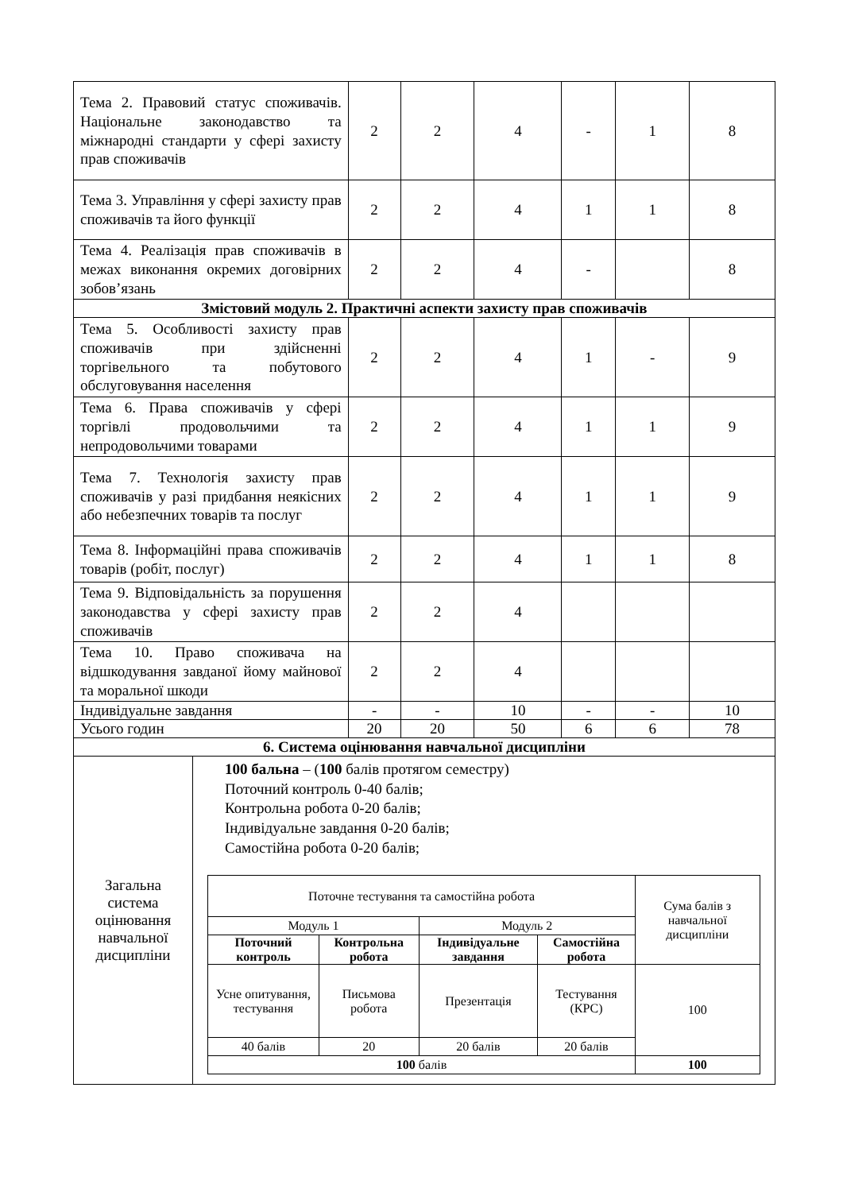| Тема 2. Правовий статус споживачів. Національне законодавство та міжнародні стандарти у сфері захисту прав споживачів | 2 | 2 | 4 | - | 1 | 8 |
| Тема 3. Управління у сфері захисту прав споживачів та його функції | 2 | 2 | 4 | 1 | 1 | 8 |
| Тема 4. Реалізація прав споживачів в межах виконання окремих договірних зобов’язань | 2 | 2 | 4 | - | | 8 |
| Змістовий модуль 2. Практичні аспекти захисту прав споживачів | | | | | | |
| Тема 5. Особливості захисту прав споживачів при здійсненні торгівельного та побутового обслуговування населення | 2 | 2 | 4 | 1 | - | 9 |
| Тема 6. Права споживачів у сфері торгівлі продовольчими та непродовольчими товарами | 2 | 2 | 4 | 1 | 1 | 9 |
| Тема 7. Технологія захисту прав споживачів у разі придбання неякісних або небезпечних товарів та послуг | 2 | 2 | 4 | 1 | 1 | 9 |
| Тема 8. Інформаційні права споживачів товарів (робіт, послуг) | 2 | 2 | 4 | 1 | 1 | 8 |
| Тема 9. Відповідальність за порушення законодавства у сфері захисту прав споживачів | 2 | 2 | 4 | | | |
| Тема 10. Право споживача на відшкодування завданої йому майнової та моральної шкоди | 2 | 2 | 4 | | | |
| Індивідуальне завдання | - | - | 10 | - | - | 10 |
| Усього годин | 20 | 20 | 50 | 6 | 6 | 78 |
| 6. Система оцінювання навчальної дисципліни | | | | | | |
| Загальна система оцінювання навчальної дисципліни | 100 бальна – ( 100 балів протягом семестру) Поточний контроль 0-40 балів; Контрольна робота 0-20 балів; Індивідуальне завдання 0-20 балів; Самостійна робота 0-20 балів; / Поточне тестування та самостійна робота / / / / Сума балів з навчальної дисципліни / / Модуль 1 / / Модуль 2 / / / / Поточний контроль / Контрольна робота / Індивідуальне завдання / Самостійна робота / / / Усне опитування, тестування / Письмова робота / Презентація / Тестування (КРС) / 100 / / 40 балів / 20 / 20 балів / 20 балів / / / 100 балів / / / / 100 / |